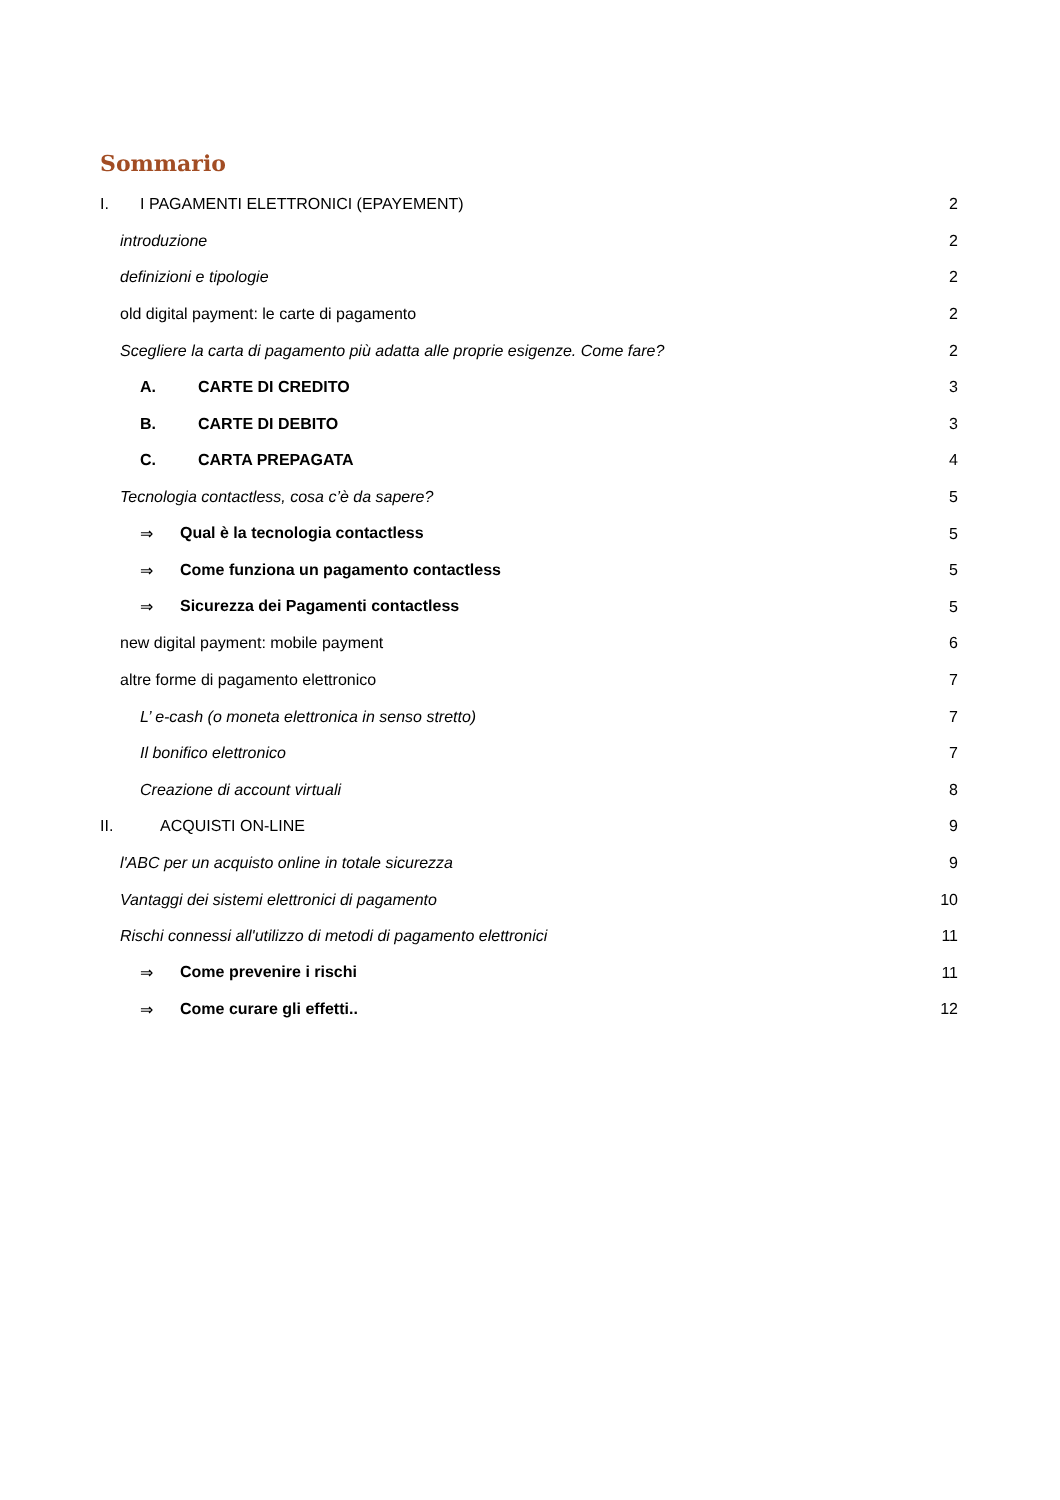Sommario
I. I PAGAMENTI ELETTRONICI (EPAYEMENT) 2
introduzione 2
definizioni e tipologie 2
old digital payment: le carte di pagamento 2
Scegliere la carta di pagamento più adatta alle proprie esigenze. Come fare? 2
A. CARTE DI CREDITO 3
B. CARTE DI DEBITO 3
C. CARTA PREPAGATA 4
Tecnologia contactless, cosa c’è da sapere? 5
⇒ Qual è la tecnologia contactless 5
⇒ Come funziona un pagamento contactless 5
⇒ Sicurezza dei Pagamenti contactless 5
new digital payment: mobile payment 6
altre forme di pagamento elettronico 7
L’ e-cash (o moneta elettronica in senso stretto) 7
Il bonifico elettronico 7
Creazione di account virtuali 8
II. ACQUISTI ON-LINE 9
l'ABC per un acquisto online in totale sicurezza 9
Vantaggi dei sistemi elettronici di pagamento 10
Rischi connessi all'utilizzo di metodi di pagamento elettronici 11
⇒ Come prevenire i rischi 11
⇒ Come curare gli effetti.. 12